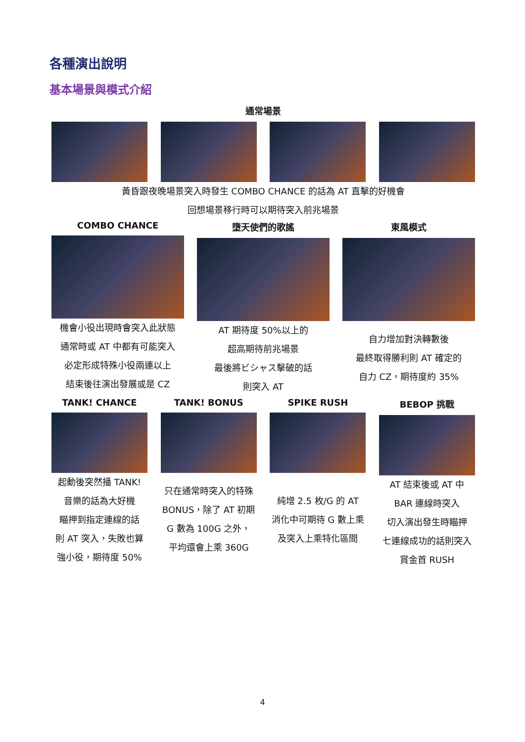各種演出說明
基本場景與模式介紹
通常場景
黃昏跟夜晚場景突入時發生 COMBO CHANCE 的話為 AT 直擊的好機會
回想場景移行時可以期待突入前兆場景
COMBO CHANCE
機會小役出現時會突入此狀態
通常時或 AT 中都有可能突入
必定形成特殊小役兩連以上
結束後往演出發展或是 CZ
墮天使們的歌謠
AT 期待度 50%以上的
超高期待前兆場景
最後將ビシャス擊破的話
則突入 AT
東風模式
自力增加對決轉數後
最終取得勝利則 AT 確定的
自力 CZ，期待度約 35%
TANK! CHANCE
起動後突然播 TANK!
音樂的話為大好機
瞄押到指定連線的話
則 AT 突入，失敗也算
強小役，期待度 50%
TANK! BONUS
只在通常時突入的特殊
BONUS，除了 AT 初期
G 數為 100G 之外，
平均還會上乘 360G
SPIKE RUSH
純增 2.5 枚/G 的 AT
消化中可期待 G 數上乘
及突入上乘特化區間
BEBOP 挑戰
AT 結束後或 AT 中
BAR 連線時突入
切入演出發生時瞄押
七連線成功的話則突入
賞金首 RUSH
4